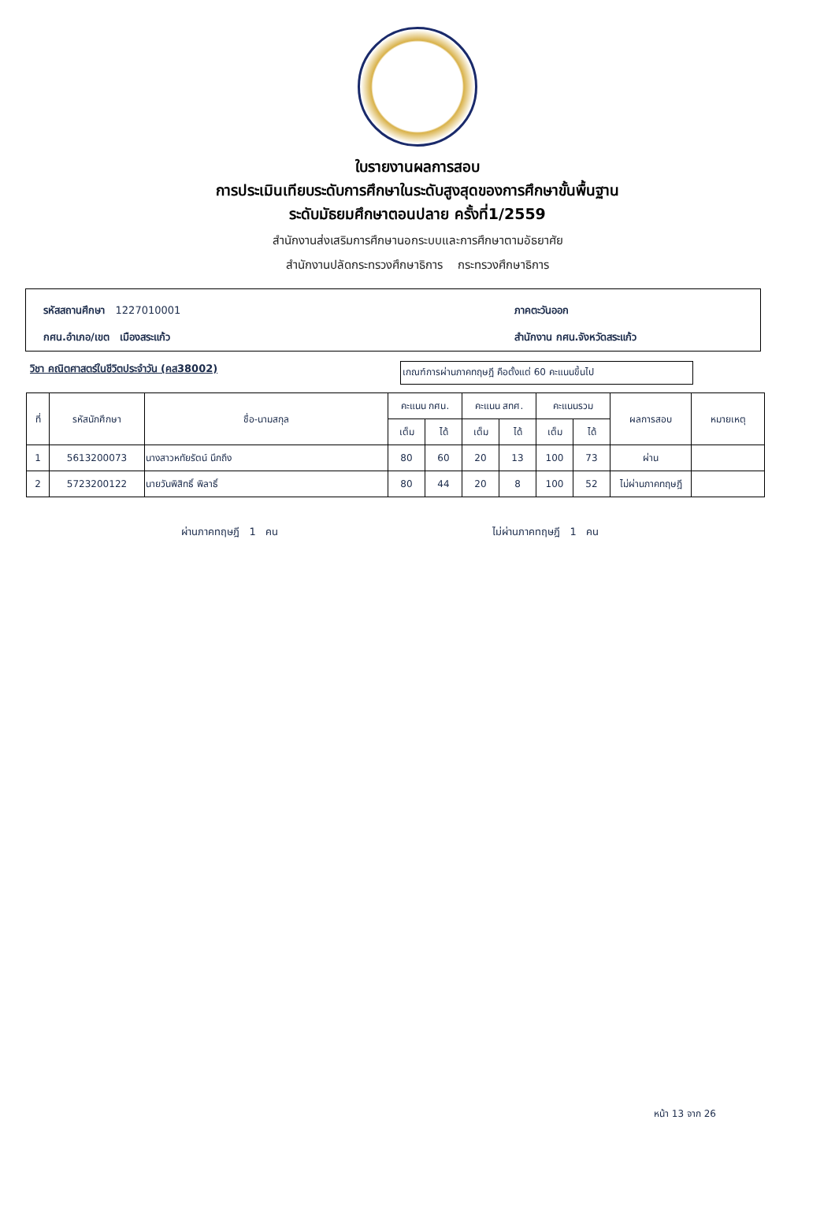ใบรายงานผลการสอบ
การประเมินเทียบระดับการศึกษาในระดับสูงสุดของการศึกษาขั้นพื้นฐาน
ระดับมัธยมศึกษาตอนปลาย ครั้งที่1/2559
สำนักงานส่งเสริมการศึกษานอกระบบและการศึกษาตามอัธยาศัย
สำนักงานปลัดกระทรวงศึกษาธิการ กระทรวงศึกษาธิการ
รหัสสถานศึกษา 1227010001 ภาคตะวันออก
กศน.อำเภอ/เขต เมืองสระแก้ว สำนักงาน กศน.จังหวัดสระแก้ว
วิชา คณิตศาสตร์ในชีวิตประจำวัน (คส38002)
เกณฑ์การผ่านภาคทฤษฎี คือตั้งแต่ 60 คะแนนขึ้นไป
| ที่ | รหัสนักศึกษา | ชื่อ-นามสกุล | คะแนน กศน. | | คะแนน สทศ. | | คะแนนรวม | | ผลการสอบ | หมายเหตุ |
| --- | --- | --- | --- | --- | --- | --- | --- | --- | --- | --- |
| | | | เต็ม | ได้ | เต็ม | ได้ | เต็ม | ได้ | | |
| 1 | 5613200073 | นางสาวหทัยรัตน์ นึกถึง | 80 | 60 | 20 | 13 | 100 | 73 | ผ่าน | |
| 2 | 5723200122 | นายวันพิสิทธิ์ พิลาธิ์ | 80 | 44 | 20 | 8 | 100 | 52 | ไม่ผ่านภาคทฤษฎี | |
ผ่านภาคทฤษฎี 1 คน ไม่ผ่านภาคทฤษฎี 1 คน
หน้า 13 จาก 26